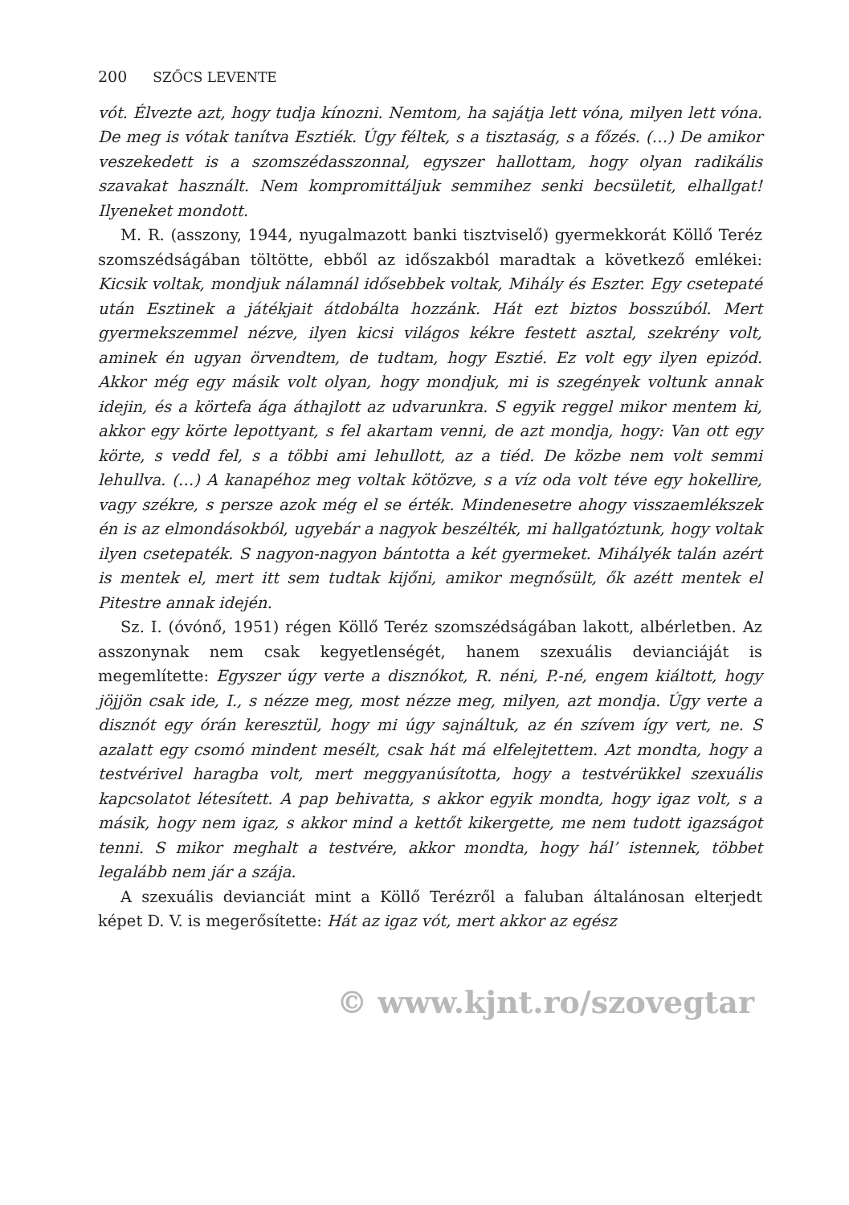200 SZŐCS LEVENTE
vót. Élvezte azt, hogy tudja kínozni. Nemtom, ha sajátja lett vóna, milyen lett vóna. De meg is vótak tanítva Esztiék. Úgy féltek, s a tisztaság, s a főzés. (…) De amikor veszekedett is a szomszédasszonnal, egyszer hallottam, hogy olyan radikális szavakat használt. Nem kompromittáljuk semmihez senki becsületit, elhallgat! Ilyeneket mondott.
M. R. (asszony, 1944, nyugalmazott banki tisztviselő) gyermekkorát Köllő Teréz szomszédságában töltötte, ebből az időszakból maradtak a következő emlékei: Kicsik voltak, mondjuk nálamnál idősebbek voltak, Mihály és Eszter. Egy csetepaté után Esztinek a játékjait átdobálta hozzánk. Hát ezt biztos bosszúból. Mert gyermekszemmel nézve, ilyen kicsi világos kékre festett asztal, szekrény volt, aminek én ugyan örvendtem, de tudtam, hogy Esztié. Ez volt egy ilyen epizód. Akkor még egy másik volt olyan, hogy mondjuk, mi is szegények voltunk annak idejin, és a körtefa ága áthajlott az udvarunkra. S egyik reggel mikor mentem ki, akkor egy körte lepottyant, s fel akartam venni, de azt mondja, hogy: Van ott egy körte, s vedd fel, s a többi ami lehullott, az a tiéd. De közbe nem volt semmi lehullva. (…) A kanapéhoz meg voltak kötözve, s a víz oda volt téve egy hokellire, vagy székre, s persze azok még el se érték. Mindenesetre ahogy visszaemlékszek én is az elmondásokból, ugyebár a nagyok beszélték, mi hallgatóztunk, hogy voltak ilyen csetepaték. S nagyon-nagyon bántotta a két gyermeket. Mihályék talán azért is mentek el, mert itt sem tudtak kijőni, amikor megnősült, ők azétt mentek el Pitestre annak idején.
Sz. I. (óvónő, 1951) régen Köllő Teréz szomszédságában lakott, albérletben. Az asszonynak nem csak kegyetlenségét, hanem szexuális devianciáját is megemlítette: Egyszer úgy verte a disznókot, R. néni, P.-né, engem kiáltott, hogy jöjjön csak ide, I., s nézze meg, most nézze meg, milyen, azt mondja. Úgy verte a disznót egy órán keresztül, hogy mi úgy sajnáltuk, az én szívem így vert, ne. S azalatt egy csomó mindent mesélt, csak hát má elfelejtettem. Azt mondta, hogy a testvérivel haragba volt, mert meggyanúsította, hogy a testvérükkel szexuális kapcsolatot létesített. A pap behivatta, s akkor egyik mondta, hogy igaz volt, s a másik, hogy nem igaz, s akkor mind a kettőt kikergette, me nem tudott igazságot tenni. S mikor meghalt a testvére, akkor mondta, hogy hál’ istennek, többet legalább nem jár a szája.
A szexuális devianciát mint a Köllő Terézről a faluban általánosan elterjedt képet D. V. is megerősítette: Hát az igaz vót, mert akkor az egész
© www.kjnt.ro/szovegtar